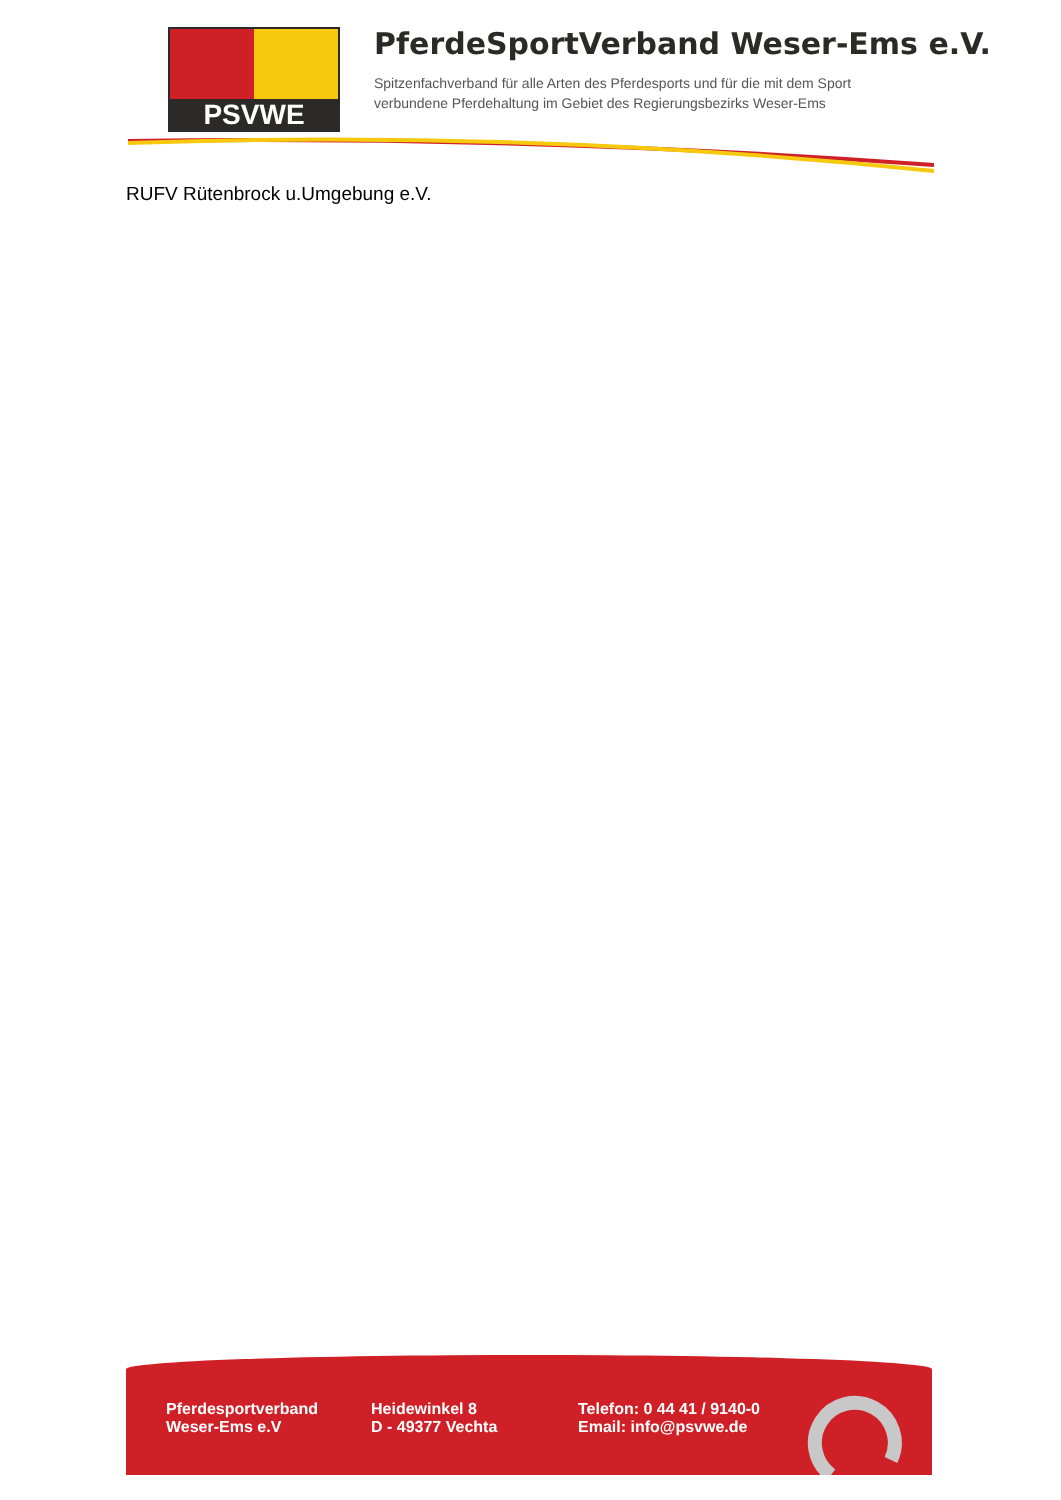PSVWE
PferdeSportVerband Weser-Ems e.V.
Spitzenfachverband für alle Arten des Pferdesports und für die mit dem Sport
verbundene Pferdehaltung im Gebiet des Regierungsbezirks Weser-Ems
RUFV Rütenbrock u.Umgebung e.V.
Pferdesportverband
Weser-Ems e.V
Heidewinkel 8
D - 49377 Vechta
Telefon: 0 44 41 / 9140-0
Email: info@psvwe.de